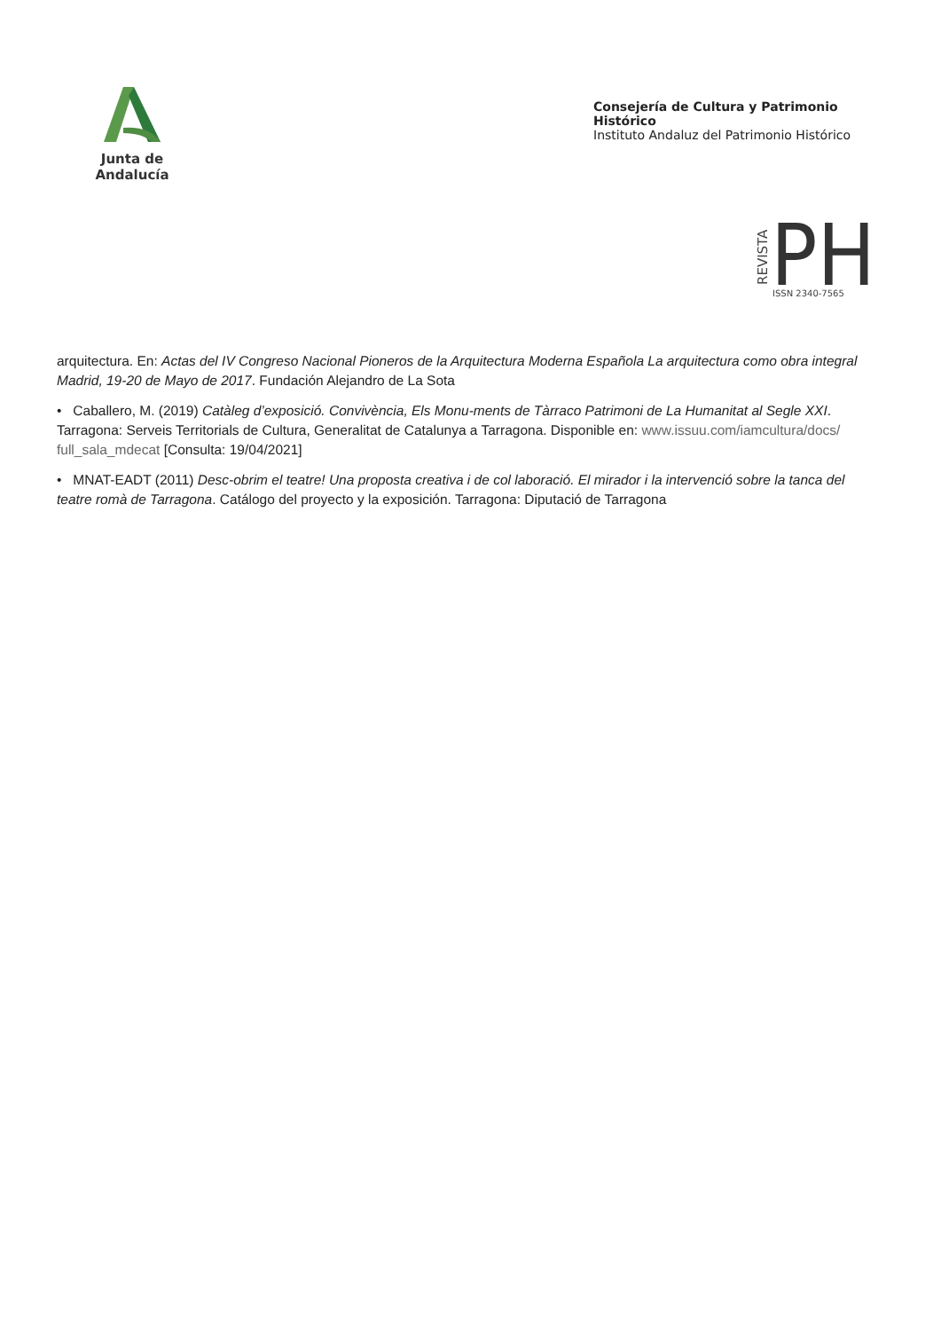Junta de Andalucía
Consejería de Cultura y Patrimonio Histórico
Instituto Andaluz del Patrimonio Histórico
REVISTA
PH
ISSN 2340-7565
arquitectura. En: Actas del IV Congreso Nacional Pioneros de la Arquitectura Moderna Española La arquitectura como obra integral Madrid, 19-20 de Mayo de 2017. Fundación Alejandro de La Sota
• Caballero, M. (2019) Catàleg d’exposició. Convivència, Els Monu-ments de Tàrraco Patrimoni de La Humanitat al Segle XXI. Tarragona: Serveis Territorials de Cultura, Generalitat de Catalunya a Tarragona. Disponible en: www.issuu.com/iamcultura/docs/ full_sala_mdecat [Consulta: 19/04/2021]
• MNAT-EADT (2011) Desc-obrim el teatre! Una proposta creativa i de col laboració. El mirador i la intervenció sobre la tanca del teatre romà de Tarragona. Catálogo del proyecto y la exposición. Tarragona: Diputació de Tarragona